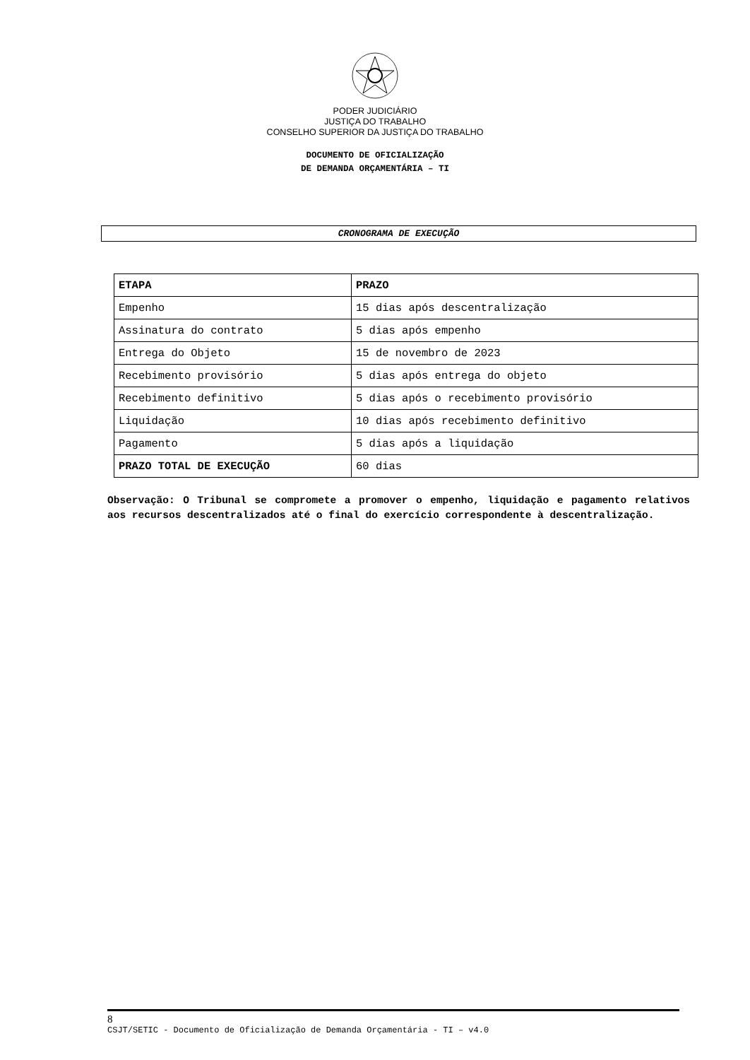PODER JUDICIÁRIO
JUSTIÇA DO TRABALHO
CONSELHO SUPERIOR DA JUSTIÇA DO TRABALHO
DOCUMENTO DE OFICIALIZAÇÃO
DE DEMANDA ORÇAMENTÁRIA – TI
CRONOGRAMA DE EXECUÇÃO
| ETAPA | PRAZO |
| --- | --- |
| Empenho | 15 dias após descentralização |
| Assinatura do contrato | 5 dias após empenho |
| Entrega do Objeto | 15 de novembro de 2023 |
| Recebimento provisório | 5 dias após entrega do objeto |
| Recebimento definitivo | 5 dias após o recebimento provisório |
| Liquidação | 10 dias após recebimento definitivo |
| Pagamento | 5 dias após a liquidação |
| PRAZO TOTAL DE EXECUÇÃO | 60 dias |
Observação: O Tribunal se compromete a promover o empenho, liquidação e pagamento relativos aos recursos descentralizados até o final do exercício correspondente à descentralização.
8
CSJT/SETIC - Documento de Oficialização de Demanda Orçamentária - TI – v4.0